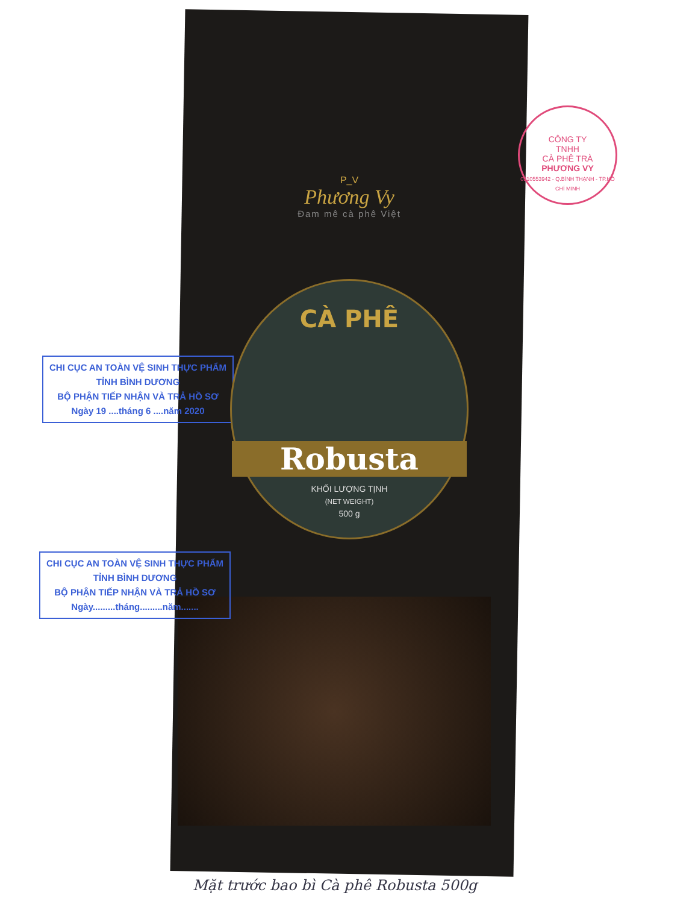CHI CỤC AN TOÀN VỆ SINH THỰC PHẨM
TỈNH BÌNH DƯƠNG
BỘ PHẬN TIẾP NHẬN VÀ TRẢ HỒ SƠ
Ngày 19 ....tháng 6 ....năm 2020
CHI CỤC AN TOÀN VỆ SINH THỰC PHẨM
TỈNH BÌNH DƯƠNG
BỘ PHẬN TIẾP NHẬN VÀ TRẢ HỒ SƠ
Ngày.........tháng.........năm.......
CÔNG TY
TNHH
CÀ PHÊ TRÀ
PHƯƠNG VY
0310553942 - Q.BÌNH THẠNH - TP.HỒ CHÍ MINH
P_V
Phương Vy
Đam mê cà phê Việt
CÀ PHÊ
Robusta
KHỐI LƯỢNG TỊNH
(NET WEIGHT)
500 g
Mặt trước bao bì Cà phê Robusta 500g